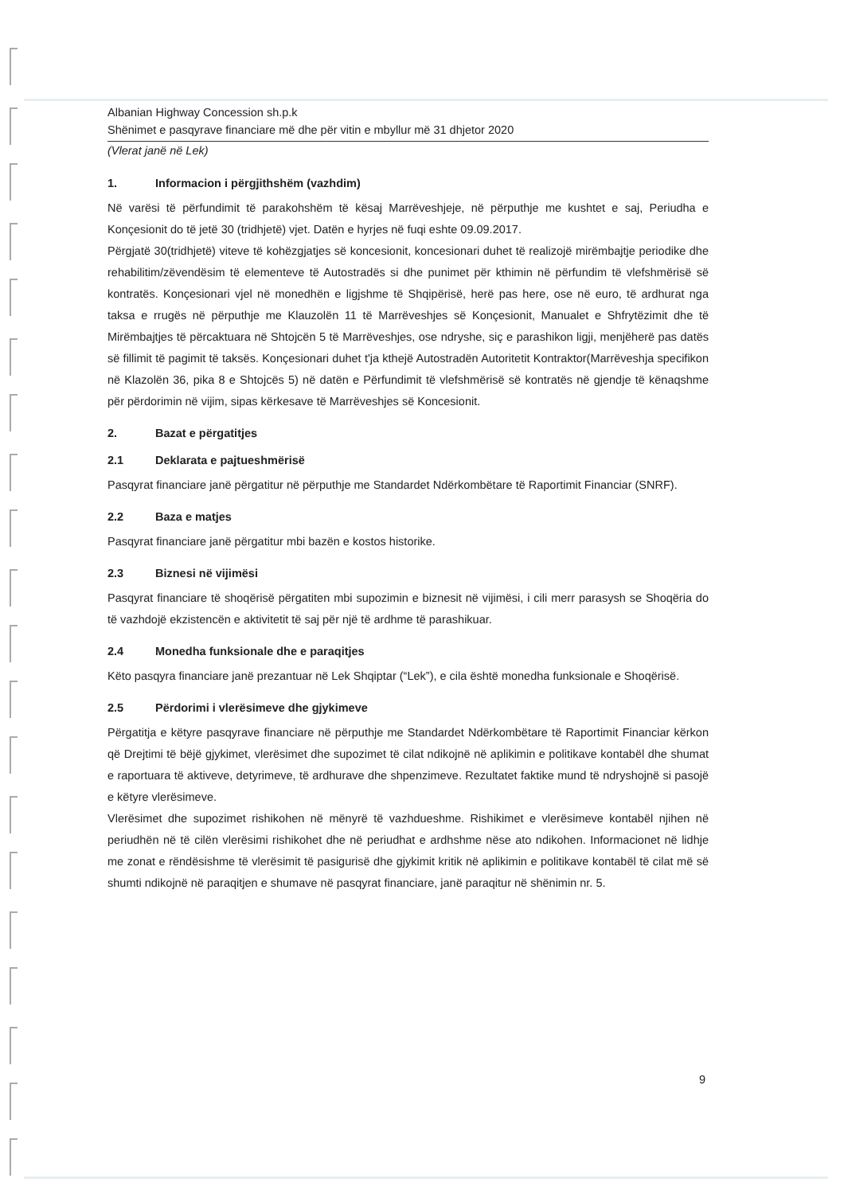Albanian Highway Concession sh.p.k
Shënimet e pasqyrave financiare më dhe për vitin e mbyllur më 31 dhjetor 2020
(Vlerat janë në Lek)
1. Informacion i përgjithshëm (vazhdim)
Në varësi të përfundimit të parakohshëm të kësaj Marrëveshjeje, në përputhje me kushtet e saj, Periudha e Konçesionit do të jetë 30 (tridhjetë) vjet. Datën e hyrjes në fuqi eshte 09.09.2017.
Përgjatë 30(tridhjetë) viteve të kohëzgjatjes së koncesionit, koncesionari duhet të realizojë mirëmbajtje periodike dhe rehabilitim/zëvendësim të elementeve të Autostradës si dhe punimet për kthimin në përfundim të vlefshmërisë së kontratës. Konçesionari vjel në monedhën e ligjshme të Shqipërisë, herë pas here, ose në euro, të ardhurat nga taksa e rrugës në përputhje me Klauzolën 11 të Marrëveshjes së Konçesionit, Manualet e Shfrytëzimit dhe të Mirëmbajtjes të përcaktuara në Shtojcën 5 të Marrëveshjes, ose ndryshe, siç e parashikon ligji, menjëherë pas datës së fillimit të pagimit të taksës. Konçesionari duhet t'ja kthejë Autostradën Autoritetit Kontraktor(Marrëveshja specifikon në Klazolën 36, pika 8 e Shtojcës 5) në datën e Përfundimit të vlefshmërisë së kontratës në gjendje të kënaqshme për përdorimin në vijim, sipas kërkesave të Marrëveshjes së Koncesionit.
2. Bazat e përgatitjes
2.1 Deklarata e pajtueshmërisë
Pasqyrat financiare janë përgatitur në përputhje me Standardet Ndërkombëtare të Raportimit Financiar (SNRF).
2.2 Baza e matjes
Pasqyrat financiare janë përgatitur mbi bazën e kostos historike.
2.3 Biznesi në vijimësi
Pasqyrat financiare të shoqërisë përgatiten mbi supozimin e biznesit në vijimësi, i cili merr parasysh se Shoqëria do të vazhdojë ekzistencën e aktivitetit të saj për një të ardhme të parashikuar.
2.4 Monedha funksionale dhe e paraqitjes
Këto pasqyra financiare janë prezantuar në Lek Shqiptar (“Lek”), e cila është monedha funksionale e Shoqërisë.
2.5 Përdorimi i vlerësimeve dhe gjykimeve
Përgatitja e këtyre pasqyrave financiare në përputhje me Standardet Ndërkombëtare të Raportimit Financiar kërkon që Drejtimi të bëjë gjykimet, vlerësimet dhe supozimet të cilat ndikojnë në aplikimin e politikave kontabël dhe shumat e raportuara të aktiveve, detyrimeve, të ardhurave dhe shpenzimeve. Rezultatet faktike mund të ndryshojnë si pasojë e këtyre vlerësimeve.
Vlerësimet dhe supozimet rishikohen në mënyrë të vazhdueshme. Rishikimet e vlerësimeve kontabël njihen në periudhën në të cilën vlerësimi rishikohet dhe në periudhat e ardhshme nëse ato ndikohen. Informacionet në lidhje me zonat e rëndësishme të vlerësimit të pasigurisë dhe gjykimit kritik në aplikimin e politikave kontabël të cilat më së shumti ndikojnë në paraqitjen e shumave në pasqyrat financiare, janë paraqitur në shënimin nr. 5.
9